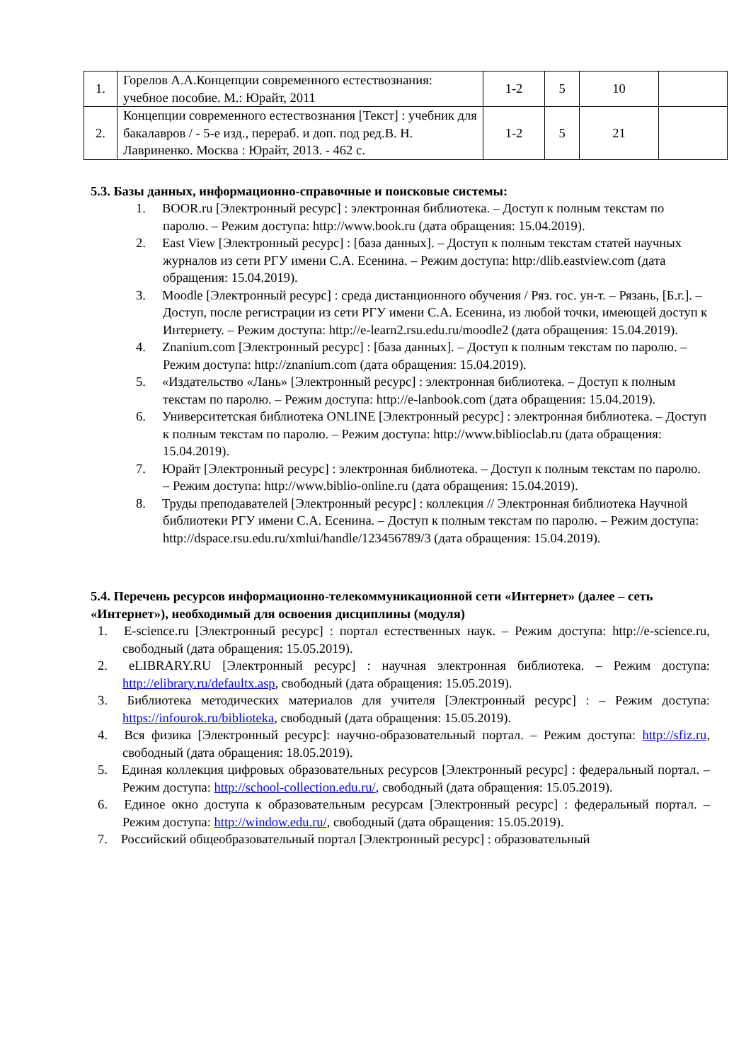| 1. | Горелов А.А.Концепции современного естествознания: учебное пособие. М.: Юрайт, 2011 | 1-2 | 5 | 10 | |
| 2. | Концепции современного естествознания [Текст] : учебник для бакалавров / - 5-е изд., перераб. и доп. под ред.В. Н. Лавриненко. Москва : Юрайт, 2013. - 462 с. | 1-2 | 5 | 21 | |
5.3. Базы данных, информационно-справочные и поисковые системы:
1. BOOR.ru [Электронный ресурс] : электронная библиотека. – Доступ к полным текстам по паролю. – Режим доступа: http://www.book.ru (дата обращения: 15.04.2019).
2. East View [Электронный ресурс] : [база данных]. – Доступ к полным текстам статей научных журналов из сети РГУ имени С.А. Есенина. – Режим доступа: http:/dlib.eastview.com (дата обращения: 15.04.2019).
3. Moodle [Электронный ресурс] : среда дистанционного обучения / Ряз. гос. ун-т. – Рязань, [Б.г.]. – Доступ, после регистрации из сети РГУ имени С.А. Есенина, из любой точки, имеющей доступ к Интернету. – Режим доступа: http://e-learn2.rsu.edu.ru/moodle2 (дата обращения: 15.04.2019).
4. Znanium.com [Электронный ресурс] : [база данных]. – Доступ к полным текстам по паролю. – Режим доступа: http://znanium.com (дата обращения: 15.04.2019).
5. «Издательство «Лань» [Электронный ресурс] : электронная библиотека. – Доступ к полным текстам по паролю. – Режим доступа: http://e-lanbook.com (дата обращения: 15.04.2019).
6. Университетская библиотека ONLINE [Электронный ресурс] : электронная библиотека. – Доступ к полным текстам по паролю. – Режим доступа: http://www.biblioclab.ru (дата обращения: 15.04.2019).
7. Юрайт [Электронный ресурс] : электронная библиотека. – Доступ к полным текстам по паролю. – Режим доступа: http://www.biblio-online.ru (дата обращения: 15.04.2019).
8. Труды преподавателей [Электронный ресурс] : коллекция // Электронная библиотека Научной библиотеки РГУ имени С.А. Есенина. – Доступ к полным текстам по паролю. – Режим доступа: http://dspace.rsu.edu.ru/xmlui/handle/123456789/3 (дата обращения: 15.04.2019).
5.4. Перечень ресурсов информационно-телекоммуникационной сети «Интернет» (далее – сеть «Интернет»), необходимый для освоения дисциплины (модуля)
1. E-science.ru [Электронный ресурс] : портал естественных наук. – Режим доступа: http://e-science.ru, свободный (дата обращения: 15.05.2019).
2. eLIBRARY.RU [Электронный ресурс] : научная электронная библиотека. – Режим доступа: http://elibrary.ru/defaultx.asp, свободный (дата обращения: 15.05.2019).
3. Библиотека методических материалов для учителя [Электронный ресурс] : – Режим доступа: https://infourok.ru/biblioteka, свободный (дата обращения: 15.05.2019).
4. Вся физика [Электронный ресурс]: научно-образовательный портал. – Режим доступа: http://sfiz.ru, свободный (дата обращения: 18.05.2019).
5. Единая коллекция цифровых образовательных ресурсов [Электронный ресурс] : федеральный портал. – Режим доступа: http://school-collection.edu.ru/, свободный (дата обращения: 15.05.2019).
6. Единое окно доступа к образовательным ресурсам [Электронный ресурс] : федеральный портал. – Режим доступа: http://window.edu.ru/, свободный (дата обращения: 15.05.2019).
7. Российский общеобразовательный портал [Электронный ресурс] : образовательный